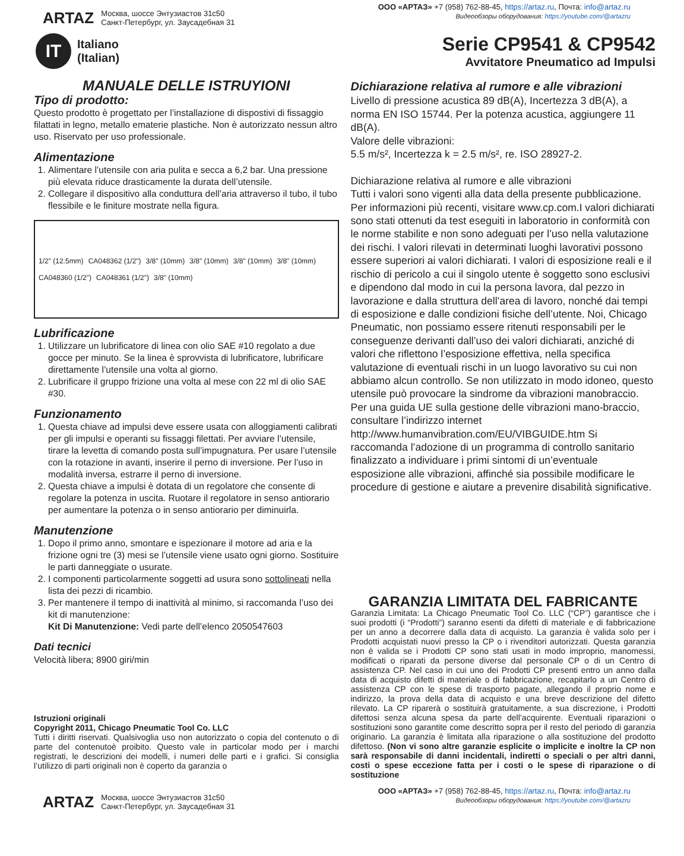ARTAZ
Москва, шоссе Энтузиастов 31с50
Санкт-Петербург, ул. Заусадебная 31
ООО «АРТАЗ» +7 (958) 762-88-45, https://artaz.ru, Почта: info@artaz.ru
Видеообзоры оборудования: https://youtube.com/@artazru
IT
Italiano
(Italian)
Serie CP9541 & CP9542
Avvitatore Pneumatico ad Impulsi
MANUALE DELLE ISTRUYIONI
Tipo di prodotto:
Questo prodotto è progettato per l’installazione di dispostivi di fissaggio filattati in legno, metallo ematerie plastiche. Non è autorizzato nessun altro uso. Riservato per uso professionale.
Alimentazione
1. Alimentare l’utensile con aria pulita e secca a 6,2 bar. Una pressione più elevata riduce drasticamente la durata dell’utensile.
2. Collegare il dispositivo alla conduttura dell’aria attraverso il tubo, il tubo flessibile e le finiture mostrate nella figura.
1/2" (12.5mm) CA048362 (1/2") 3/8" (10mm) 3/8" (10mm) 3/8" (10mm) 3/8" (10mm) CA048360 (1/2") CA048361 (1/2") 3/8" (10mm)
Lubrificazione
1. Utilizzare un lubrificatore di linea con olio SAE #10 regolato a due gocce per minuto. Se la linea è sprovvista di lubrificatore, lubrificare direttamente l’utensile una volta al giorno.
2. Lubrificare il gruppo frizione una volta al mese con 22 ml di olio SAE #30.
Funzionamento
1. Questa chiave ad impulsi deve essere usata con alloggiamenti calibrati per gli impulsi e operanti su fissaggi filettati. Per avviare l’utensile, tirare la levetta di comando posta sull’impugnatura. Per usare l’utensile con la rotazione in avanti, inserire il perno di inversione. Per l’uso in modalità inversa, estrarre il perno di inversione.
2. Questa chiave a impulsi è dotata di un regolatore che consente di regolare la potenza in uscita. Ruotare il regolatore in senso antiorario per aumentare la potenza o in senso antiorario per diminuirla.
Manutenzione
1. Dopo il primo anno, smontare e ispezionare il motore ad aria e la frizione ogni tre (3) mesi se l’utensile viene usato ogni giorno. Sostituire le parti danneggiate o usurate.
2. I componenti particolarmente soggetti ad usura sono sottolineati nella lista dei pezzi di ricambio.
3. Per mantenere il tempo di inattività al minimo, si raccomanda l’uso dei kit di manutenzione:
Kit Di Manutenzione: Vedi parte dell’elenco 2050547603
Dati tecnici
Velocità libera; 8900 giri/min
Istruzioni originali
Copyright 2011, Chicago Pneumatic Tool Co. LLC
Tutti i diritti riservati. Qualsivoglia uso non autorizzato o copia del contenuto o di parte del contenutoè proibito. Questo vale in particolar modo per i marchi registrati, le descrizioni dei modelli, i numeri delle parti e i grafici. Si consiglia l’utilizzo di parti originali non è coperto da garanzia o
Dichiarazione relativa al rumore e alle vibrazioni
Livello di pressione acustica 89 dB(A), Incertezza 3 dB(A), a norma EN ISO 15744. Per la potenza acustica, aggiungere 11 dB(A).
Valore delle vibrazioni:
5.5 m/s², Incertezza k = 2.5 m/s², re. ISO 28927-2.
Dichiarazione relativa al rumore e alle vibrazioni
Tutti i valori sono vigenti alla data della presente pubblicazione. Per informazioni più recenti, visitare www.cp.com.I valori dichiarati sono stati ottenuti da test eseguiti in laboratorio in conformità con le norme stabilite e non sono adeguati per l’uso nella valutazione dei rischi. I valori rilevati in determinati luoghi lavorativi possono essere superiori ai valori dichiarati. I valori di esposizione reali e il rischio di pericolo a cui il singolo utente è soggetto sono esclusivi e dipendono dal modo in cui la persona lavora, dal pezzo in lavorazione e dalla struttura dell’area di lavoro, nonché dai tempi di esposizione e dalle condizioni fisiche dell’utente. Noi, Chicago Pneumatic, non possiamo essere ritenuti responsabili per le conseguenze derivanti dall’uso dei valori dichiarati, anziché di valori che riflettono l’esposizione effettiva, nella specifica valutazione di eventuali rischi in un luogo lavorativo su cui non abbiamo alcun controllo. Se non utilizzato in modo idoneo, questo utensile può provocare la sindrome da vibrazioni manobraccio. Per una guida UE sulla gestione delle vibrazioni mano-braccio, consultare l’indirizzo internet http://www.humanvibration.com/EU/VIBGUIDE.htm Si raccomanda l’adozione di un programma di controllo sanitario finalizzato a individuare i primi sintomi di un’eventuale esposizione alle vibrazioni, affinché sia possibile modificare le procedure di gestione e aiutare a prevenire disabilità significative.
GARANZIA LIMITATA DEL FABRICANTE
Garanzia Limitata: La Chicago Pneumatic Tool Co. LLC (“CP”) garantisce che i suoi prodotti (i “Prodotti”) saranno esenti da difetti di materiale e di fabbricazione per un anno a decorrere dalla data di acquisto. La garanzia è valida solo per i Prodotti acquistati nuovi presso la CP o i rivenditori autorizzati. Questa garanzia non è valida se i Prodotti CP sono stati usati in modo improprio, manomessi, modificati o riparati da persone diverse dal personale CP o di un Centro di assistenza CP. Nel caso in cui uno dei Prodotti CP presenti entro un anno dalla data di acquisto difetti di materiale o di fabbricazione, recapitarlo a un Centro di assistenza CP con le spese di trasporto pagate, allegando il proprio nome e indirizzo, la prova della data di acquisto e una breve descrizione del difetto rilevato. La CP riparerà o sostituirà gratuitamente, a sua discrezione, i Prodotti difettosi senza alcuna spesa da parte dell’acquirente. Eventuali riparazioni o sostituzioni sono garantite come descritto sopra per il resto del periodo di garanzia originario. La garanzia è limitata alla riparazione o alla sostituzione del prodotto difettoso. (Non vi sono altre garanzie esplicite o implicite e inoltre la CP non sarà responsabile di danni incidentali, indiretti o speciali o per altri danni, costi o spese eccezione fatta per i costi o le spese di riparazione o di sostituzione
ARTAZ
Москва, шоссе Энтузиастов 31с50
Санкт-Петербург, ул. Заусадебная 31
ООО «АРТАЗ» +7 (958) 762-88-45, https://artaz.ru, Почта: info@artaz.ru
Видеообзоры оборудования: https://youtube.com/@artazru